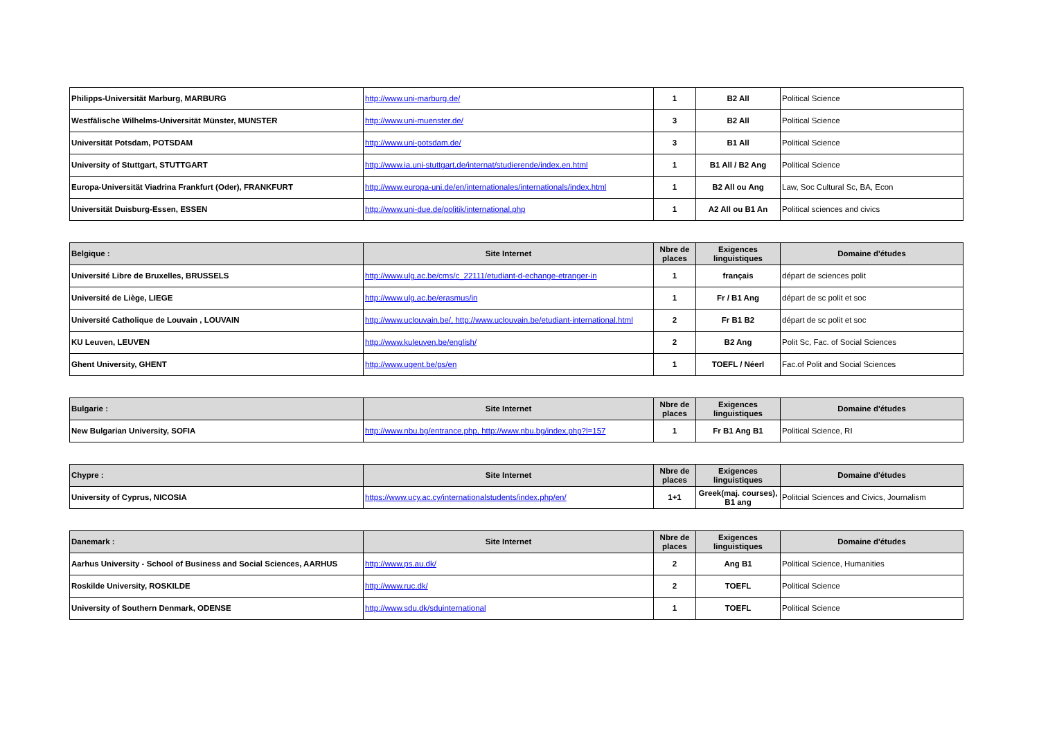| Philipps-Universität Marburg, MARBURG | http://www.uni-marburg.de/ | 1 | B2 All | Political Science |
| Westfälische Wilhelms-Universität Münster, MUNSTER | http://www.uni-muenster.de/ | 3 | B2 All | Political Science |
| Universität Potsdam, POTSDAM | http://www.uni-potsdam.de/ | 3 | B1 All | Political Science |
| University of Stuttgart, STUTTGART | http://www.ia.uni-stuttgart.de/internat/studierende/index.en.html | 1 | B1 All / B2 Ang | Political Science |
| Europa-Universität Viadrina Frankfurt (Oder), FRANKFURT | http://www.europa-uni.de/en/internationales/internationals/index.html | 1 | B2 All ou Ang | Law, Soc Cultural Sc, BA, Econ |
| Universität Duisburg-Essen, ESSEN | http://www.uni-due.de/politik/international.php | 1 | A2 All ou B1 An | Political sciences and civics |
| Belgique : | Site Internet | Nbre de places | Exigences linguistiques | Domaine d'études |
| --- | --- | --- | --- | --- |
| Université Libre de Bruxelles, BRUSSELS | http://www.ulg.ac.be/cms/c_22111/etudiant-d-echange-etranger-in | 1 | français | départ de sciences polit |
| Université de Liège, LIEGE | http://www.ulg.ac.be/erasmus/in | 1 | Fr / B1 Ang | départ de sc polit et soc |
| Université Catholique de Louvain , LOUVAIN | http://www.uclouvain.be/, http://www.uclouvain.be/etudiant-international.html | 2 | Fr B1 B2 | départ de sc polit et soc |
| KU Leuven, LEUVEN | http://www.kuleuven.be/english/ | 2 | B2 Ang | Polit Sc, Fac. of Social Sciences |
| Ghent University, GHENT | http://www.ugent.be/ps/en | 1 | TOEFL / Néerl | Fac.of Polit and Social Sciences |
| Bulgarie : | Site Internet | Nbre de places | Exigences linguistiques | Domaine d'études |
| --- | --- | --- | --- | --- |
| New Bulgarian University, SOFIA | http://www.nbu.bg/entrance.php, http://www.nbu.bg/index.php?l=157 | 1 | Fr B1 Ang B1 | Political Science, RI |
| Chypre : | Site Internet | Nbre de places | Exigences linguistiques | Domaine d'études |
| --- | --- | --- | --- | --- |
| University of Cyprus, NICOSIA | https://www.ucy.ac.cy/internationalstudents/index.php/en/ | 1+1 | Greek(maj. courses), B1 ang | Politcial Sciences and Civics, Journalism |
| Danemark : | Site Internet | Nbre de places | Exigences linguistiques | Domaine d'études |
| --- | --- | --- | --- | --- |
| Aarhus University - School of Business and Social Sciences, AARHUS | http://www.ps.au.dk/ | 2 | Ang B1 | Political Science, Humanities |
| Roskilde University, ROSKILDE | http://www.ruc.dk/ | 2 | TOEFL | Political Science |
| University of Southern Denmark, ODENSE | http://www.sdu.dk/sduinternational | 1 | TOEFL | Political Science |